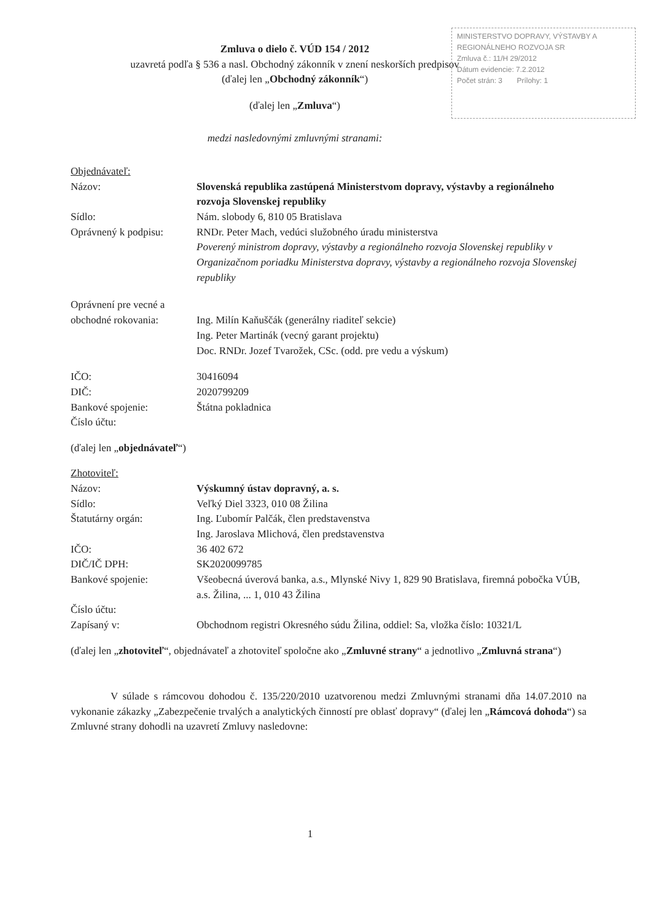MINISTERSTVO DOPRAVY, VÝSTAVBY A REGIONÁLNEHO ROZVOJA SR
Zmluva č.: 11/H 29/2012
Dátum evidencie: 7.2.2012
Počet strán: 3 Prílohy: 1
Zmluva o dielo č. VÚD 154 / 2012
uzavretá podľa § 536 a nasl. Obchodný zákonník v znení neskorších predpisov
(ďalej len „Obchodný zákonník“)
(ďalej len „Zmluva“)
medzi nasledovnými zmluvnými stranami:
Objednávateľ:
| Názov: | Slovenská republika zastúpená Ministerstvom dopravy, výstavby a regionálneho rozvoja Slovenskej republiky |
| Sídlo: | Nám. slobody 6, 810 05 Bratislava |
| Oprávnený k podpisu: | RNDr. Peter Mach, vedúci služobného úradu ministerstva Poverený ministrom dopravy, výstavby a regionálneho rozvoja Slovenskej republiky v Organizačnom poriadku Ministerstva dopravy, výstavby a regionálneho rozvoja Slovenskej republiky |
| Oprávnení pre vecné a obchodné rokovania: | Ing. Milín Kaňuščák (generálny riaditeľ sekcie) Ing. Peter Martinák (vecný garant projektu) Doc. RNDr. Jozef Tvarožek, CSc. (odd. pre vedu a výskum) |
| IČO: | 30416094 |
| DIČ: | 2020799209 |
| Bankové spojenie: | Štátna pokladnica |
| Číslo účtu: | |
(ďalej len „objednávateľ“)
Zhotoviteľ:
| Názov: | Výskumný ústav dopravný, a. s. |
| Sídlo: | Veľký Diel 3323, 010 08 Žilina |
| Štatutárny orgán: | Ing. Ľubomír Palčák, člen predstavenstva Ing. Jaroslava Mlichová, člen predstavenstva |
| IČO: | 36 402 672 |
| DIČ/IČ DPH: | SK2020099785 |
| Bankové spojenie: | Všeobecná úverová banka, a.s., Mlynské Nivy 1, 829 90 Bratislava, firemná pobočka VÚB, a.s. Žilina, ... 1, 010 43 Žilina |
| Číslo účtu: | |
| Zapísaný v: | Obchodnom registri Okresného súdu Žilina, oddiel: Sa, vložka číslo: 10321/L |
(ďalej len „zhotoviteľ“, objednávateľ a zhotoviteľ spoločne ako „Zmluvné strany“ a jednotlivo „Zmluvná strana“)
V súlade s rámcovou dohodou č. 135/220/2010 uzatvorenou medzi Zmluvnými stranami dňa 14.07.2010 na vykonanie zákazky „Zabezpečenie trvalých a analytických činností pre oblasť dopravy“ (ďalej len „Rámcová dohoda“) sa Zmluvné strany dohodli na uzavretí Zmluvy nasledovne:
1